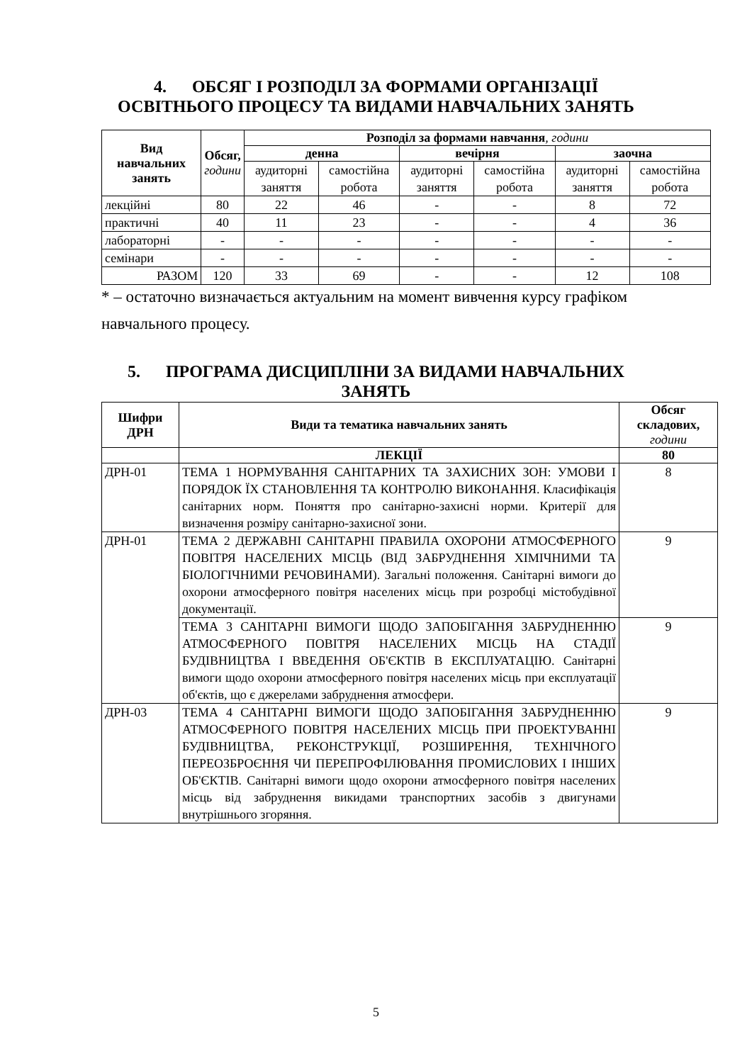4. ОБСЯГ І РОЗПОДІЛ ЗА ФОРМАМИ ОРГАНІЗАЦІЇ
ОСВІТНЬОГО ПРОЦЕСУ ТА ВИДАМИ НАВЧАЛЬНИХ ЗАНЯТЬ
| Вид навчальних занять | Обсяг, години | Розподіл за формами навчання , години | | | | | |
| --- | --- | --- | --- | --- | --- | --- | --- |
| | | денна | | вечірня | | заочна | |
| | | аудиторні заняття | самостійна робота | аудиторні заняття | самостійна робота | аудиторні заняття | самостійна робота |
| лекційні | 80 | 22 | 46 | - | - | 8 | 72 |
| практичні | 40 | 11 | 23 | - | - | 4 | 36 |
| лабораторні | - | - | - | - | - | - | - |
| семінари | - | - | - | - | - | - | - |
| РАЗОМ | 120 | 33 | 69 | - | - | 12 | 108 |
* – остаточно визначається актуальним на момент вивчення курсу графіком навчального процесу.
5. ПРОГРАМА ДИСЦИПЛІНИ ЗА ВИДАМИ НАВЧАЛЬНИХ
ЗАНЯТЬ
| Шифри ДРН | Види та тематика навчальних занять | Обсяг складових, години |
| --- | --- | --- |
| | ЛЕКЦІЇ | 80 |
| ДРН-01 | ТЕМА 1 НОРМУВАННЯ САНІТАРНИХ ТА ЗАХИСНИХ ЗОН: УМОВИ І ПОРЯДОК ЇХ СТАНОВЛЕННЯ ТА КОНТРОЛЮ ВИКОНАННЯ. Класифікація санітарних норм. Поняття про санітарно-захисні норми. Критерії для визначення розміру санітарно-захисної зони. | 8 |
| ДРН-01 | ТЕМА 2 ДЕРЖАВНІ САНІТАРНІ ПРАВИЛА ОХОРОНИ АТМОСФЕРНОГО ПОВІТРЯ НАСЕЛЕНИХ МІСЦЬ (ВІД ЗАБРУДНЕННЯ ХІМІЧНИМИ ТА БІОЛОГІЧНИМИ РЕЧОВИНАМИ). Загальні положення. Санітарні вимоги до охорони атмосферного повітря населених місць при розробці містобудівної документації. | 9 |
| | ТЕМА 3 САНІТАРНІ ВИМОГИ ЩОДО ЗАПОБІГАННЯ ЗАБРУДНЕННЮ АТМОСФЕРНОГО ПОВІТРЯ НАСЕЛЕНИХ МІСЦЬ НА СТАДІЇ БУДІВНИЦТВА І ВВЕДЕННЯ ОБ'ЄКТІВ В ЕКСПЛУАТАЦІЮ. Санітарні вимоги щодо охорони атмосферного повітря населених місць при експлуатації об'єктів, що є джерелами забруднення атмосфери. | 9 |
| ДРН-03 | ТЕМА 4 САНІТАРНІ ВИМОГИ ЩОДО ЗАПОБІГАННЯ ЗАБРУДНЕННЮ АТМОСФЕРНОГО ПОВІТРЯ НАСЕЛЕНИХ МІСЦЬ ПРИ ПРОЕКТУВАННІ БУДІВНИЦТВА, РЕКОНСТРУКЦІЇ, РОЗШИРЕННЯ, ТЕХНІЧНОГО ПЕРЕОЗБРОЄННЯ ЧИ ПЕРЕПРОФІЛЮВАННЯ ПРОМИСЛОВИХ І ІНШИХ ОБ'ЄКТІВ. Санітарні вимоги щодо охорони атмосферного повітря населених місць від забруднення викидами транспортних засобів з двигунами внутрішнього згоряння. | 9 |
5